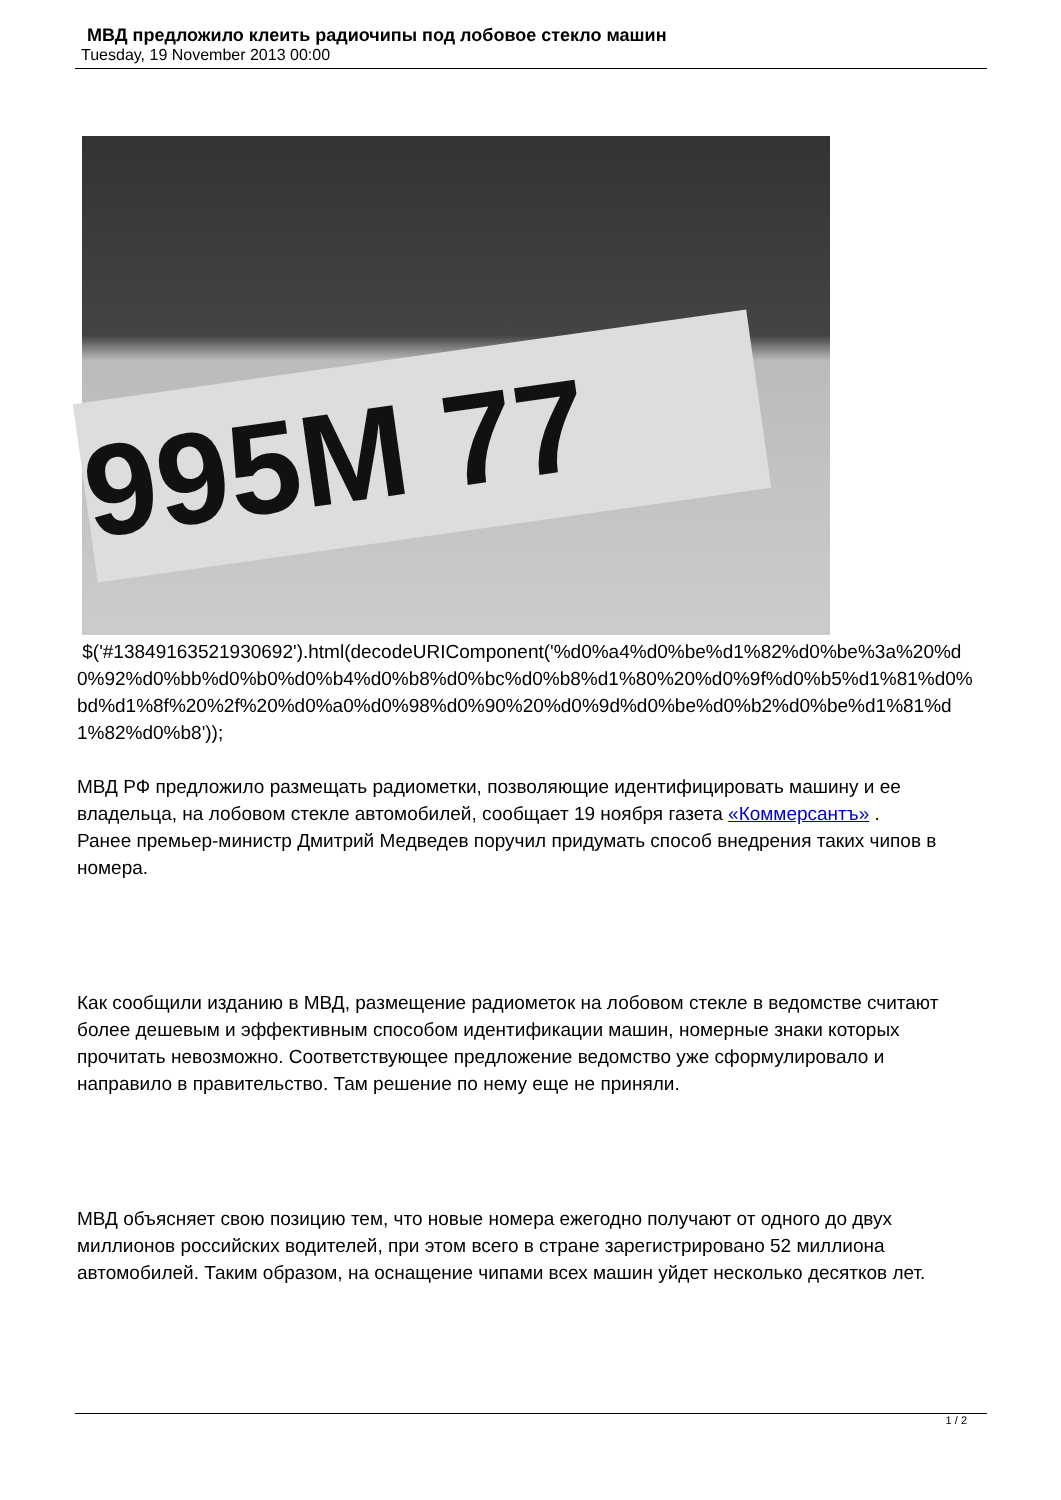МВД предложило клеить радиочипы под лобовое стекло машин
Tuesday, 19 November 2013 00:00
995M 77
$('#13849163521930692').html(decodeURIComponent('%d0%a4%d0%be%d1%82%d0%be%3a%20%d0%92%d0%bb%d0%b0%d0%b4%d0%b8%d0%bc%d0%b8%d1%80%20%d0%9f%d0%b5%d1%81%d0%bd%d1%8f%20%2f%20%d0%a0%d0%98%d0%90%20%d0%9d%d0%be%d0%b2%d0%be%d1%81%d1%82%d0%b8'));
МВД РФ предложило размещать радиометки, позволяющие идентифицировать машину и ее владельца, на лобовом стекле автомобилей, сообщает 19 ноября газета «Коммерсантъ» .
Ранее премьер-министр Дмитрий Медведев поручил придумать способ внедрения таких чипов в номера.
Как сообщили изданию в МВД, размещение радиометок на лобовом стекле в ведомстве считают более дешевым и эффективным способом идентификации машин, номерные знаки которых прочитать невозможно. Соответствующее предложение ведомство уже сформулировало и направило в правительство. Там решение по нему еще не приняли.
МВД объясняет свою позицию тем, что новые номера ежегодно получают от одного до двух миллионов российских водителей, при этом всего в стране зарегистрировано 52 миллиона автомобилей. Таким образом, на оснащение чипами всех машин уйдет несколько десятков лет.
1 / 2